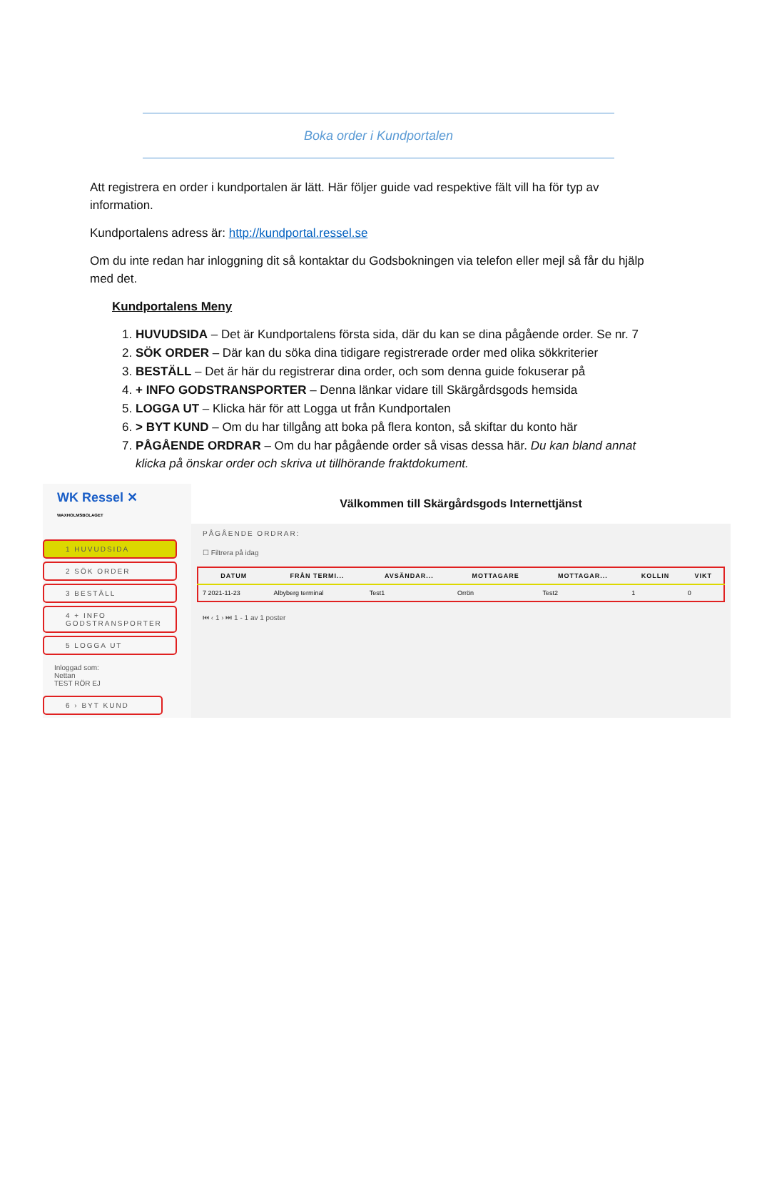Boka order i Kundportalen
Att registrera en order i kundportalen är lätt. Här följer guide vad respektive fält vill ha för typ av information.
Kundportalens adress är: http://kundportal.ressel.se
Om du inte redan har inloggning dit så kontaktar du Godsbokningen via telefon eller mejl så får du hjälp med det.
Kundportalens Meny
1. HUVUDSIDA – Det är Kundportalens första sida, där du kan se dina pågående order. Se nr. 7
2. SÖK ORDER – Där kan du söka dina tidigare registrerade order med olika sökkriterier
3. BESTÄLL – Det är här du registrerar dina order, och som denna guide fokuserar på
4. + INFO GODSTRANSPORTER – Denna länkar vidare till Skärgårdsgods hemsida
5. LOGGA UT – Klicka här för att Logga ut från Kundportalen
6. > BYT KUND – Om du har tillgång att boka på flera konton, så skiftar du konto här
7. PÅGÅENDE ORDRAR – Om du har pågående order så visas dessa här. Du kan bland annat klicka på önskar order och skriva ut tillhörande fraktdokument.
WK Ressel ✕
WAXHOLMSBOLAGET
1 HUVUDSIDA
2 SÖK ORDER
3 BESTÄLL
4 + INFO GODSTRANSPORTER
5 LOGGA UT
Inloggad som:
Nettan
TEST RÖR EJ
6 › BYT KUND
Välkommen till Skärgårdsgods Internettjänst
PÅGÅENDE ORDRAR:
☐ Filtrera på idag
| DATUM | FRÅN TERMI... | AVSÄNDAR... | MOTTAGARE | MOTTAGAR... | KOLLIN | VIKT |
| --- | --- | --- | --- | --- | --- | --- |
| 7 2021-11-23 | Albyberg terminal | Test1 | Orrön | Test2 | 1 | 0 |
⏮ ‹ 1 › ⏭ 1 - 1 av 1 poster